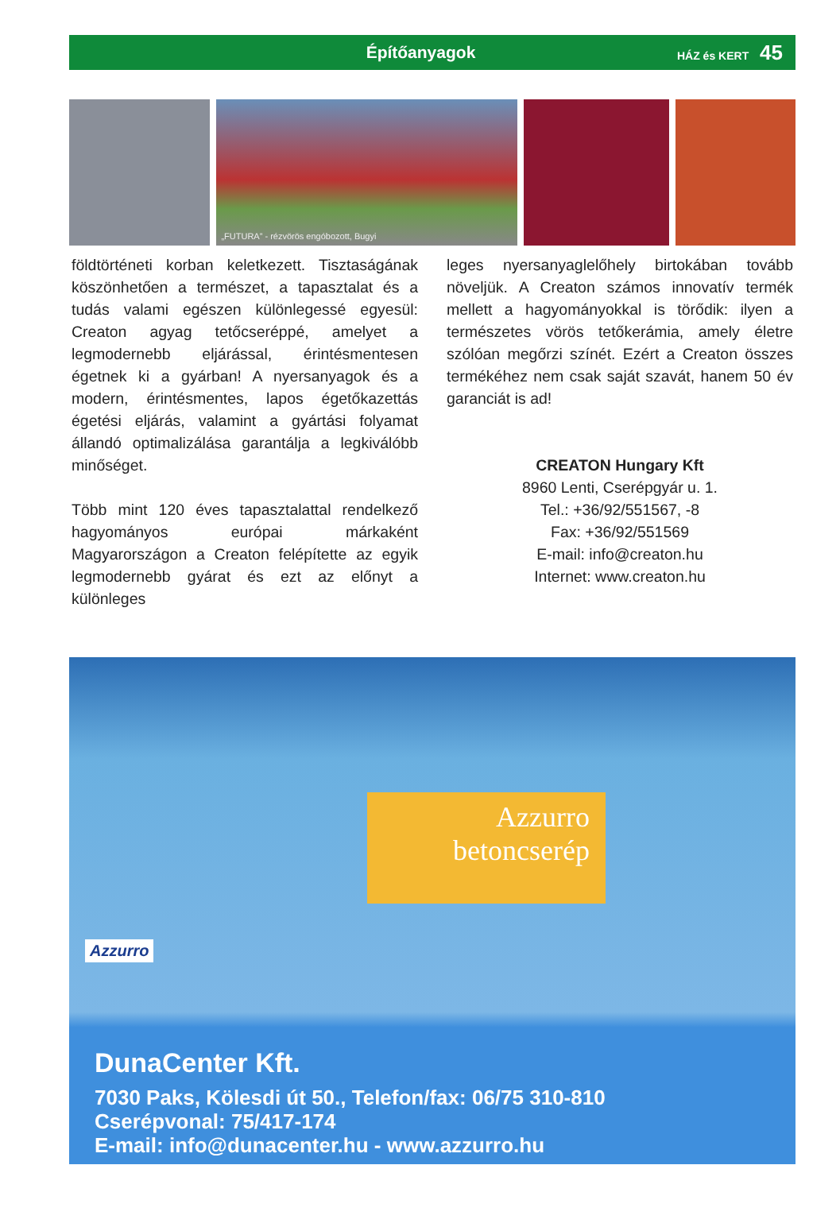Építőanyagok
HÁZ és KERT 45
„FUTURA” - rézvörös engóbozott, Bugyi
földtörténeti korban keletkezett. Tisztaságának köszönhetően a természet, a tapasztalat és a tudás valami egészen különlegessé egyesül: Creaton agyag tetőcseréppé, amelyet a legmodernebb eljárással, érintésmentesen égetnek ki a gyárban! A nyersanyagok és a modern, érintésmentes, lapos égetőkazettás égetési eljárás, valamint a gyártási folyamat állandó optimalizálása garantálja a legkiválóbb minőséget.
Több mint 120 éves tapasztalattal rendelkező hagyományos európai márkaként Magyarországon a Creaton felépítette az egyik legmodernebb gyárat és ezt az előnyt a különleges
leges nyersanyaglelőhely birtokában tovább növeljük. A Creaton számos innovatív termék mellett a hagyományokkal is törődik: ilyen a természetes vörös tetőkerámia, amely életre szólóan megőrzi színét. Ezért a Creaton összes termékéhez nem csak saját szavát, hanem 50 év garanciát is ad!
CREATON Hungary Kft
8960 Lenti, Cserépgyár u. 1.
Tel.: +36/92/551567, -8
Fax: +36/92/551569
E-mail: info@creaton.hu
Internet: www.creaton.hu
Azzurro
betoncserép
Azzurro
DunaCenter Kft.
7030 Paks, Kölesdi út 50., Telefon/fax: 06/75 310-810
Cserépvonal: 75/417-174
E-mail: info@dunacenter.hu - www.azzurro.hu